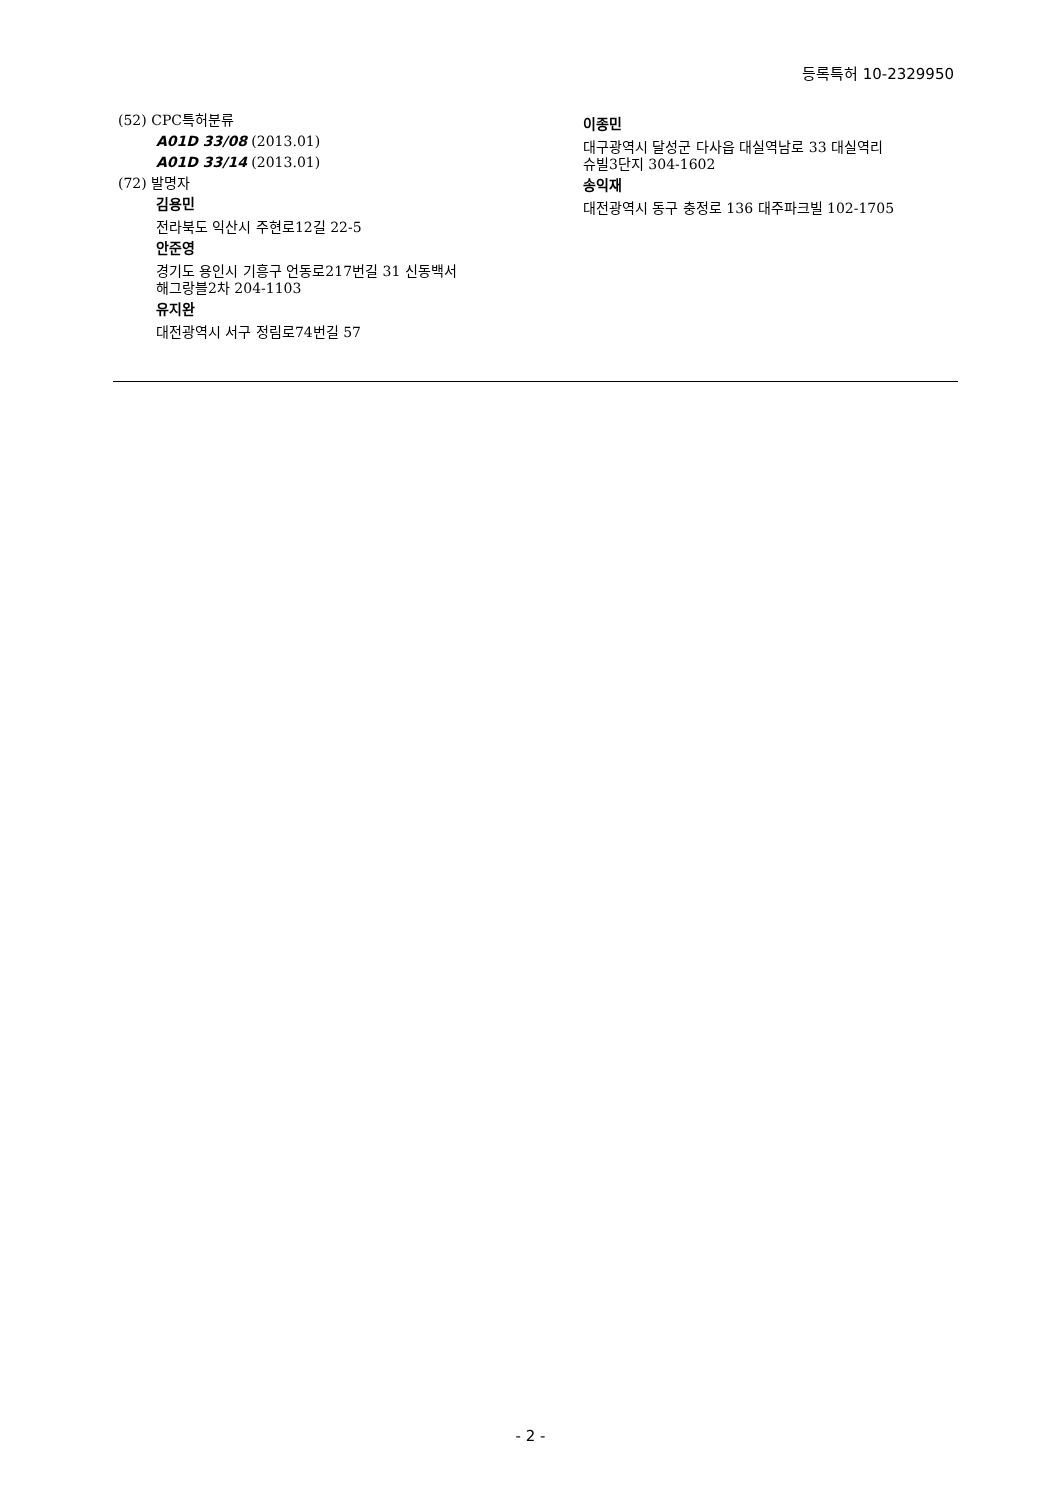등록특허 10-2329950
(52) CPC특허분류
A01D 33/08 (2013.01)
A01D 33/14 (2013.01)
(72) 발명자
김용민
전라북도 익산시 주현로12길 22-5
안준영
경기도 용인시 기흥구 언동로217번길 31 신동백서
해그랑블2차 204-1103
유지완
대전광역시 서구 정림로74번길 57
이종민
대구광역시 달성군 다사읍 대실역남로 33 대실역리
슈빌3단지 304-1602
송익재
대전광역시 동구 충정로 136 대주파크빌 102-1705
- 2 -